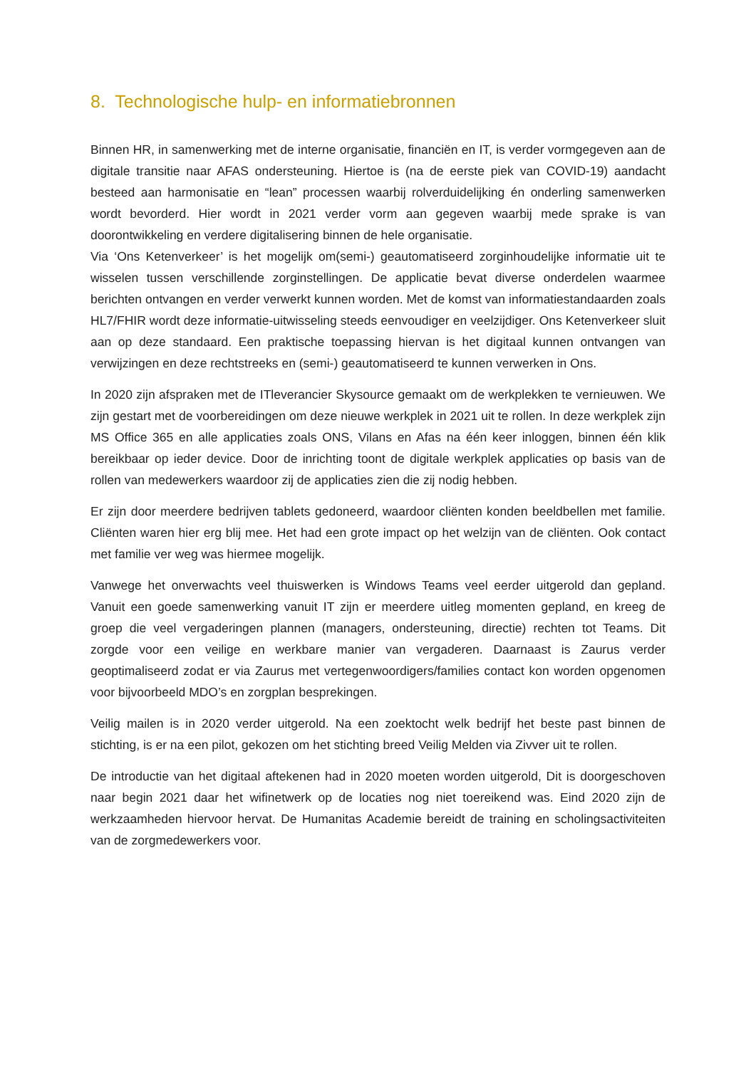8. Technologische hulp- en informatiebronnen
Binnen HR, in samenwerking met de interne organisatie, financiën en IT, is verder vormgegeven aan de digitale transitie naar AFAS ondersteuning. Hiertoe is (na de eerste piek van COVID-19) aandacht besteed aan harmonisatie en “lean” processen waarbij rolverduidelijking én onderling samenwerken wordt bevorderd. Hier wordt in 2021 verder vorm aan gegeven waarbij mede sprake is van doorontwikkeling en verdere digitalisering binnen de hele organisatie.
Via ‘Ons Ketenverkeer’ is het mogelijk om(semi-) geautomatiseerd zorginhoudelijke informatie uit te wisselen tussen verschillende zorginstellingen. De applicatie bevat diverse onderdelen waarmee berichten ontvangen en verder verwerkt kunnen worden. Met de komst van informatiestandaarden zoals HL7/FHIR wordt deze informatie-uitwisseling steeds eenvoudiger en veelzijdiger. Ons Ketenverkeer sluit aan op deze standaard. Een praktische toepassing hiervan is het digitaal kunnen ontvangen van verwijzingen en deze rechtstreeks en (semi-) geautomatiseerd te kunnen verwerken in Ons.
In 2020 zijn afspraken met de ITleverancier Skysource gemaakt om de werkplekken te vernieuwen. We zijn gestart met de voorbereidingen om deze nieuwe werkplek in 2021 uit te rollen. In deze werkplek zijn MS Office 365 en alle applicaties zoals ONS, Vilans en Afas na één keer inloggen, binnen één klik bereikbaar op ieder device. Door de inrichting toont de digitale werkplek applicaties op basis van de rollen van medewerkers waardoor zij de applicaties zien die zij nodig hebben.
Er zijn door meerdere bedrijven tablets gedoneerd, waardoor cliënten konden beeldbellen met familie. Cliënten waren hier erg blij mee. Het had een grote impact op het welzijn van de cliënten. Ook contact met familie ver weg was hiermee mogelijk.
Vanwege het onverwachts veel thuiswerken is Windows Teams veel eerder uitgerold dan gepland. Vanuit een goede samenwerking vanuit IT zijn er meerdere uitleg momenten gepland, en kreeg de groep die veel vergaderingen plannen (managers, ondersteuning, directie) rechten tot Teams. Dit zorgde voor een veilige en werkbare manier van vergaderen. Daarnaast is Zaurus verder geoptimaliseerd zodat er via Zaurus met vertegenwoordigers/families contact kon worden opgenomen voor bijvoorbeeld MDO’s en zorgplan besprekingen.
Veilig mailen is in 2020 verder uitgerold. Na een zoektocht welk bedrijf het beste past binnen de stichting, is er na een pilot, gekozen om het stichting breed Veilig Melden via Zivver uit te rollen.
De introductie van het digitaal aftekenen had in 2020 moeten worden uitgerold, Dit is doorgeschoven naar begin 2021 daar het wifinetwerk op de locaties nog niet toereikend was. Eind 2020 zijn de werkzaamheden hiervoor hervat. De Humanitas Academie bereidt de training en scholingsactiviteiten van de zorgmedewerkers voor.